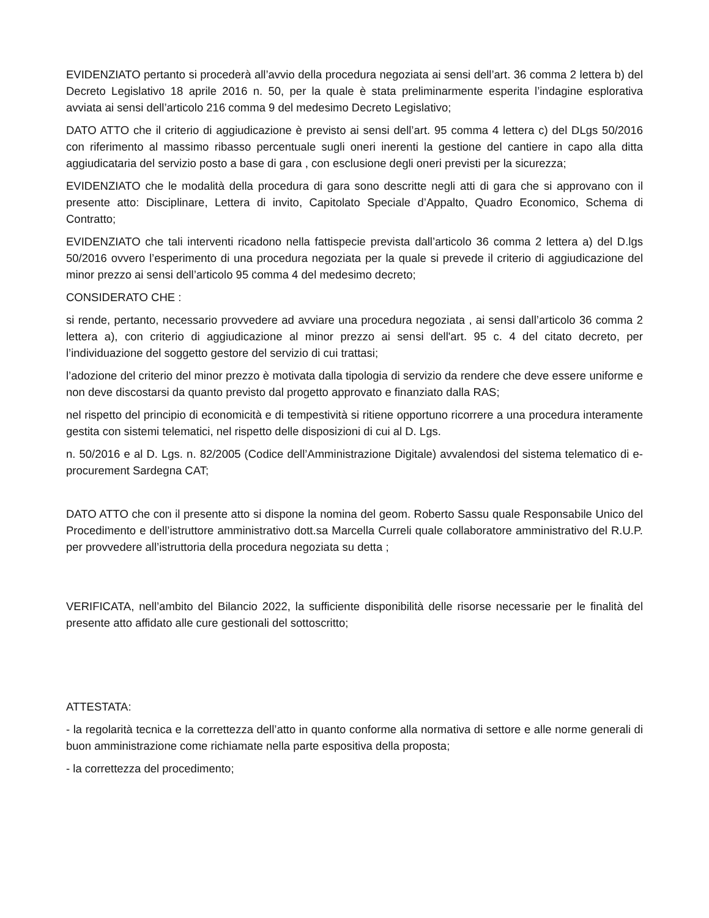EVIDENZIATO pertanto si procederà all’avvio della procedura negoziata ai sensi dell’art. 36 comma 2 lettera b) del Decreto Legislativo 18 aprile 2016 n. 50, per la quale è stata preliminarmente esperita l’indagine esplorativa avviata ai sensi dell’articolo 216 comma 9 del medesimo Decreto Legislativo;
DATO ATTO che il criterio di aggiudicazione è previsto ai sensi dell’art. 95 comma 4 lettera c) del DLgs 50/2016 con riferimento al massimo ribasso percentuale sugli oneri inerenti la gestione del cantiere in capo alla ditta aggiudicataria del servizio posto a base di gara , con esclusione degli oneri previsti per la sicurezza;
EVIDENZIATO che le modalità della procedura di gara sono descritte negli atti di gara che si approvano con il presente atto: Disciplinare, Lettera di invito, Capitolato Speciale d’Appalto, Quadro Economico, Schema di Contratto;
EVIDENZIATO che tali interventi ricadono nella fattispecie prevista dall’articolo 36 comma 2 lettera a) del D.lgs 50/2016 ovvero l’esperimento di una procedura negoziata per la quale si prevede il criterio di aggiudicazione del minor prezzo ai sensi dell’articolo 95 comma 4 del medesimo decreto;
CONSIDERATO CHE :
si rende, pertanto, necessario provvedere ad avviare una procedura negoziata , ai sensi dall’articolo 36 comma 2 lettera a), con criterio di aggiudicazione al minor prezzo ai sensi dell'art. 95 c. 4 del citato decreto, per l’individuazione del soggetto gestore del servizio di cui trattasi;
l’adozione del criterio del minor prezzo è motivata dalla tipologia di servizio da rendere che deve essere uniforme e non deve discostarsi da quanto previsto dal progetto approvato e finanziato dalla RAS;
nel rispetto del principio di economicità e di tempestività si ritiene opportuno ricorrere a una procedura interamente gestita con sistemi telematici, nel rispetto delle disposizioni di cui al D. Lgs.
n. 50/2016 e al D. Lgs. n. 82/2005 (Codice dell’Amministrazione Digitale) avvalendosi del sistema telematico di e-procurement Sardegna CAT;
DATO ATTO che con il presente atto si dispone la nomina del geom. Roberto Sassu quale Responsabile Unico del Procedimento e dell’istruttore amministrativo dott.sa Marcella Curreli quale collaboratore amministrativo del R.U.P. per provvedere all’istruttoria della procedura negoziata su detta ;
VERIFICATA, nell’ambito del Bilancio 2022, la sufficiente disponibilità delle risorse necessarie per le finalità del presente atto affidato alle cure gestionali del sottoscritto;
ATTESTATA:
- la regolarità tecnica e la correttezza dell’atto in quanto conforme alla normativa di settore e alle norme generali di buon amministrazione come richiamate nella parte espositiva della proposta;
- la correttezza del procedimento;